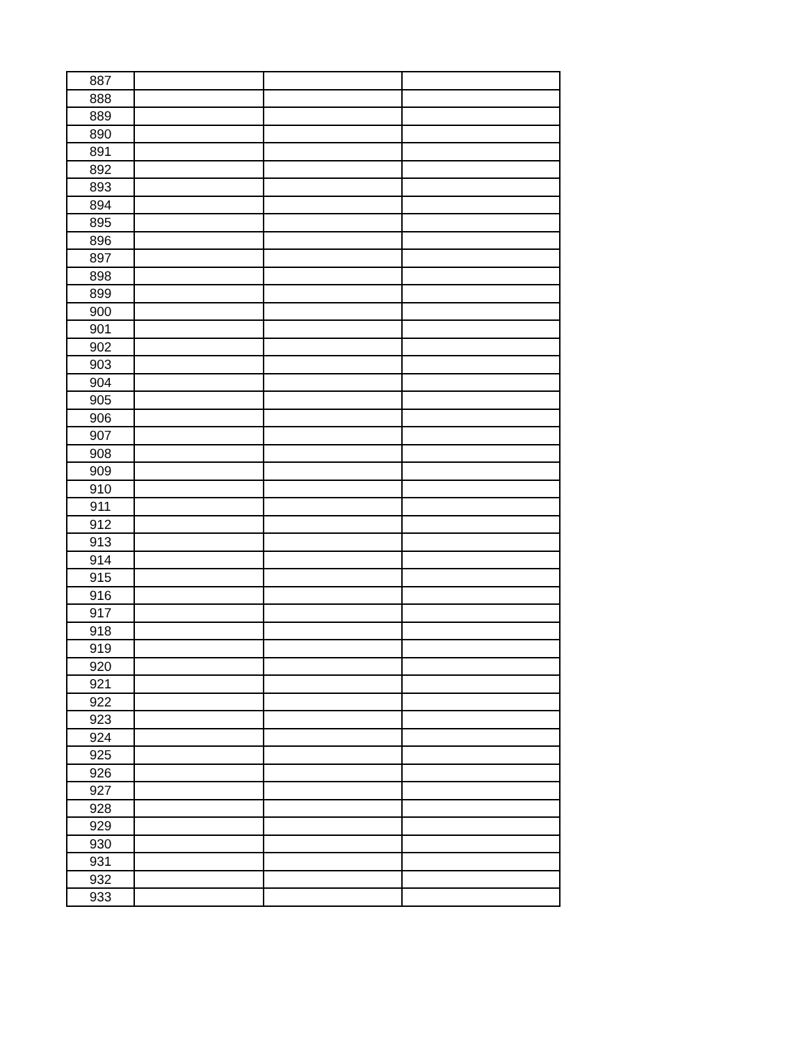| 887 | | | |
| 888 | | | |
| 889 | | | |
| 890 | | | |
| 891 | | | |
| 892 | | | |
| 893 | | | |
| 894 | | | |
| 895 | | | |
| 896 | | | |
| 897 | | | |
| 898 | | | |
| 899 | | | |
| 900 | | | |
| 901 | | | |
| 902 | | | |
| 903 | | | |
| 904 | | | |
| 905 | | | |
| 906 | | | |
| 907 | | | |
| 908 | | | |
| 909 | | | |
| 910 | | | |
| 911 | | | |
| 912 | | | |
| 913 | | | |
| 914 | | | |
| 915 | | | |
| 916 | | | |
| 917 | | | |
| 918 | | | |
| 919 | | | |
| 920 | | | |
| 921 | | | |
| 922 | | | |
| 923 | | | |
| 924 | | | |
| 925 | | | |
| 926 | | | |
| 927 | | | |
| 928 | | | |
| 929 | | | |
| 930 | | | |
| 931 | | | |
| 932 | | | |
| 933 | | | |